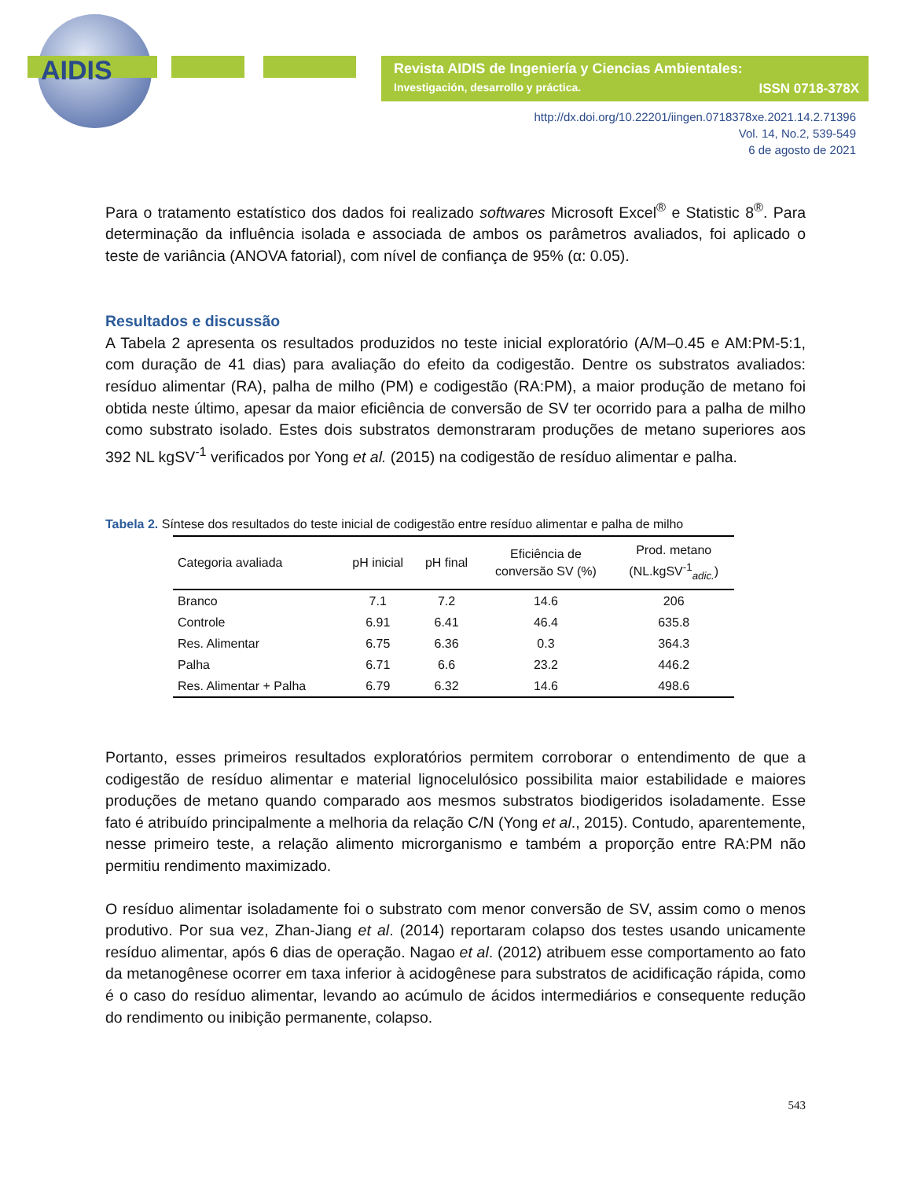AIDIS
Revista AIDIS de Ingeniería y Ciencias Ambientales:
Investigación, desarrollo y práctica.
ISSN 0718-378X
http://dx.doi.org/10.22201/iingen.0718378xe.2021.14.2.71396
Vol. 14, No.2, 539-549
6 de agosto de 2021
Para o tratamento estatístico dos dados foi realizado softwares Microsoft Excel<sup>®</sup> e Statistic 8<sup>®</sup>. Para determinação da influência isolada e associada de ambos os parâmetros avaliados, foi aplicado o teste de variância (ANOVA fatorial), com nível de confiança de 95% (α: 0.05).
Resultados e discussão
A Tabela 2 apresenta os resultados produzidos no teste inicial exploratório (A/M–0.45 e AM:PM-5:1, com duração de 41 dias) para avaliação do efeito da codigestão. Dentre os substratos avaliados: resíduo alimentar (RA), palha de milho (PM) e codigestão (RA:PM), a maior produção de metano foi obtida neste último, apesar da maior eficiência de conversão de SV ter ocorrido para a palha de milho como substrato isolado. Estes dois substratos demonstraram produções de metano superiores aos 392 NL kgSV<sup>-1</sup> verificados por Yong et al. (2015) na codigestão de resíduo alimentar e palha.
Tabela 2. Síntese dos resultados do teste inicial de codigestão entre resíduo alimentar e palha de milho
| Categoria avaliada | pH inicial | pH final | Eficiência de conversão SV (%) | Prod. metano (NL.kgSV<sup>-1</sup><sub>adic.</sub>) |
| --- | --- | --- | --- | --- |
| Branco | 7.1 | 7.2 | 14.6 | 206 |
| Controle | 6.91 | 6.41 | 46.4 | 635.8 |
| Res. Alimentar | 6.75 | 6.36 | 0.3 | 364.3 |
| Palha | 6.71 | 6.6 | 23.2 | 446.2 |
| Res. Alimentar + Palha | 6.79 | 6.32 | 14.6 | 498.6 |
Portanto, esses primeiros resultados exploratórios permitem corroborar o entendimento de que a codigestão de resíduo alimentar e material lignocelulósico possibilita maior estabilidade e maiores produções de metano quando comparado aos mesmos substratos biodigeridos isoladamente. Esse fato é atribuído principalmente a melhoria da relação C/N (Yong et al., 2015). Contudo, aparentemente, nesse primeiro teste, a relação alimento microrganismo e também a proporção entre RA:PM não permitiu rendimento maximizado.
O resíduo alimentar isoladamente foi o substrato com menor conversão de SV, assim como o menos produtivo. Por sua vez, Zhan-Jiang et al. (2014) reportaram colapso dos testes usando unicamente resíduo alimentar, após 6 dias de operação. Nagao et al. (2012) atribuem esse comportamento ao fato da metanogênese ocorrer em taxa inferior à acidogênese para substratos de acidificação rápida, como é o caso do resíduo alimentar, levando ao acúmulo de ácidos intermediários e consequente redução do rendimento ou inibição permanente, colapso.
543